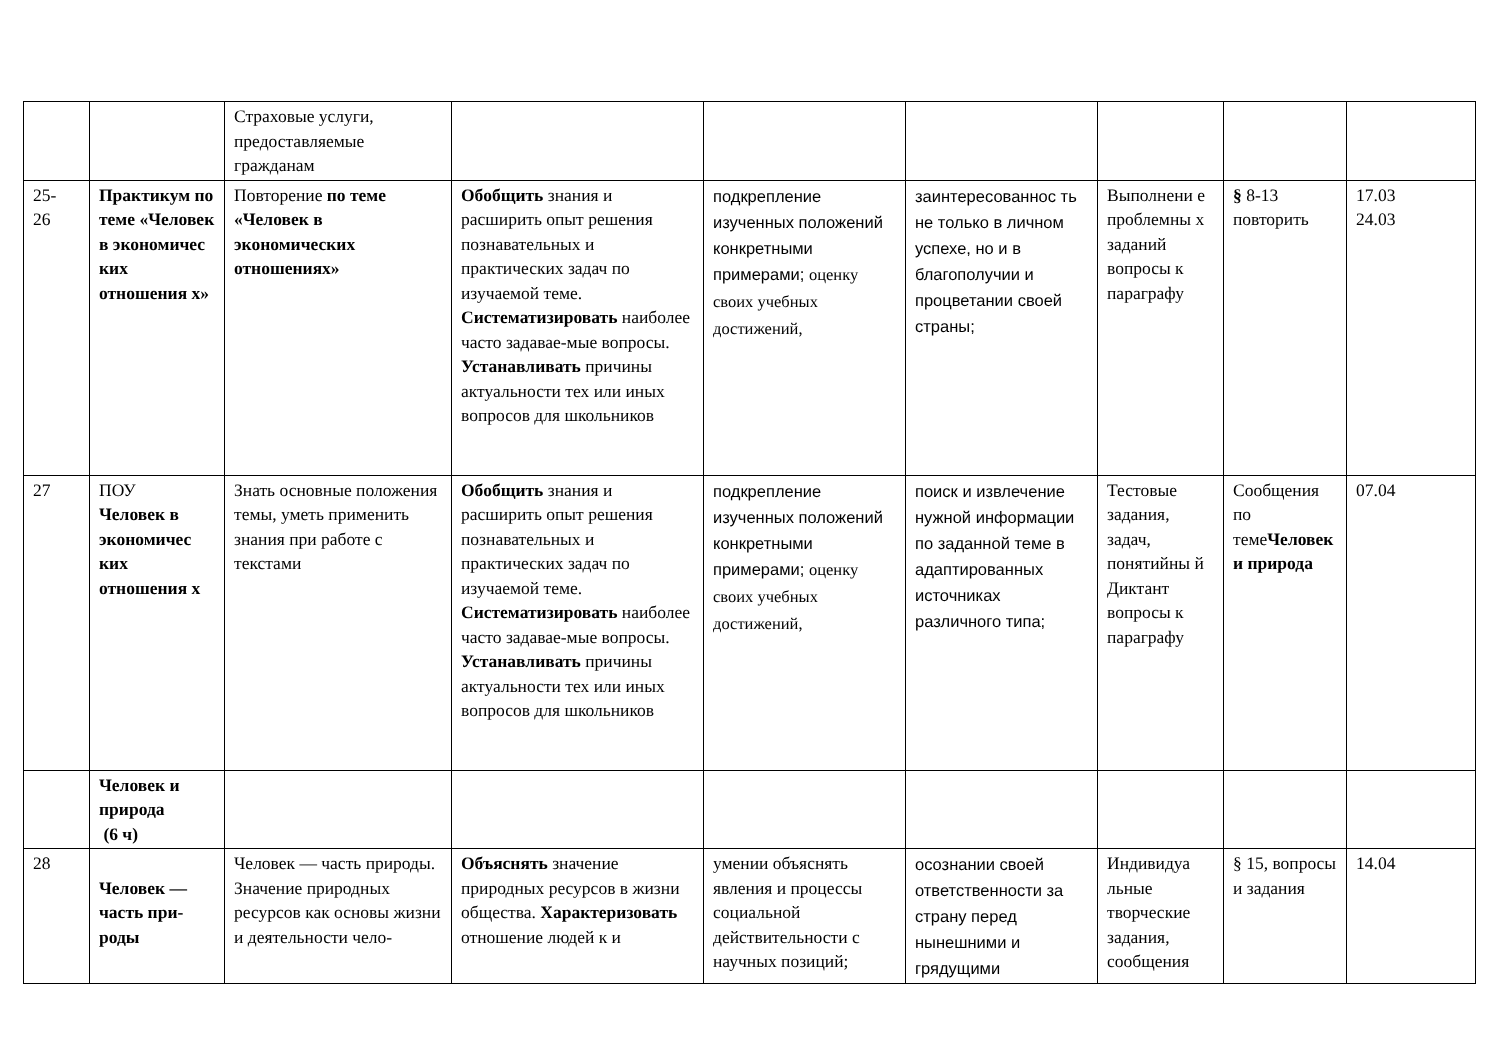| | | Страховые услуги, предоставляемые гражданам | | | | | | |
| 25- 26 | Практикум по теме «Человек в экономичес ких отношения х» | Повторение по теме «Человек в экономических отношениях» | Обобщить знания и расширить опыт решения познавательных и практических задач по изучаемой теме. Систематизировать наиболее часто задавае-мые вопросы. Устанавливать причины актуальности тех или иных вопросов для школьников | подкрепление изученных положений конкретными примерами; оценку своих учебных достижений, | заинтересованнос ть не только в личном успехе, но и в благополучии и процветании своей страны; | Выполнени е проблемны х заданий вопросы к параграфу | § 8-13 повторить | 17.03 24.03 |
| 27 | ПОУ Человек в экономичес ких отношения х | Знать основные положения темы, уметь применить знания при работе с текстами | Обобщить знания и расширить опыт решения познавательных и практических задач по изучаемой теме. Систематизировать наиболее часто задавае-мые вопросы. Устанавливать причины актуальности тех или иных вопросов для школьников | подкрепление изученных положений конкретными примерами; оценку своих учебных достижений, | поиск и извлечение нужной информации по заданной теме в адаптированных источниках различного типа; | Тестовые задания, задач, понятийны й Диктант вопросы к параграфу | Сообщения по теме Человек и природа | 07.04 |
| | Человек и природа (6 ч) | | | | | | | |
| 28 | Человек — часть при-роды | Человек — часть природы. Значение природных ресурсов как основы жизни и деятельности чело- | Объяснять значение природных ресурсов в жизни общества. Характеризовать отношение людей к и | умении объяснять явления и процессы социальной действительности с научных позиций; | осознании своей ответственности за страну перед нынешними и грядущими | Индивидуа льные творческие задания, сообщения | § 15, вопросы и задания | 14.04 |